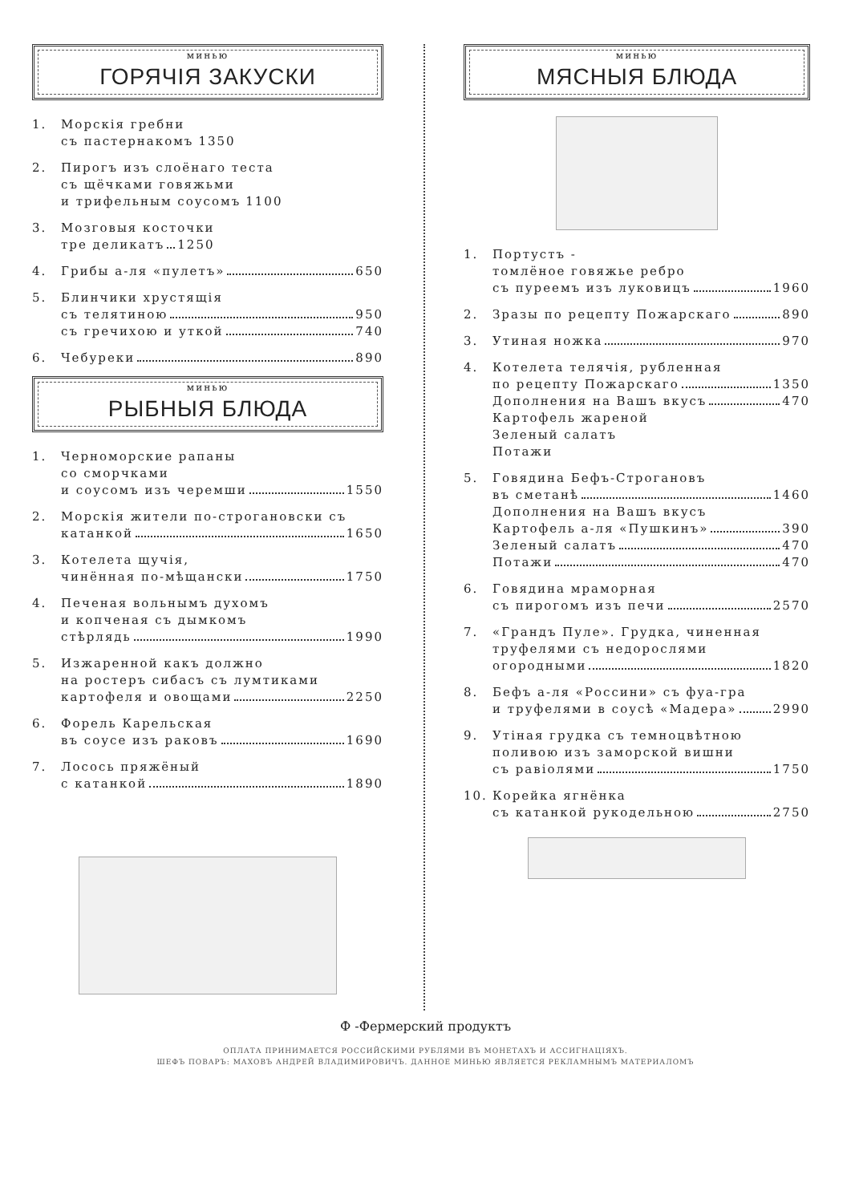минью
ГОРЯЧІЯ ЗАКУСКИ
1. Морскія гребни
съ пастернакомъ 1350
2. Пирогъ изъ слоёнаго теста
съ щёчками говяжьми
и трифельным соусомъ 1100
3. Мозговыя косточки
тре деликатъ 1250
4. Грибы а-ля «пулетъ» 650
5. Блинчики хрустящія
съ телятиною 950
съ гречихою и уткой 740
6. Чебуреки 890
минью
РЫБНЫЯ БЛЮДА
1. Черноморские рапаны
со сморчками
и соусомъ изъ черемши 1550
2. Морскія жители по-строгановски съ
катанкой 1650
3. Котелета щучія,
чинённая по-мѣщански 1750
4. Печеная вольнымъ духомъ
и копченая съ дымкомъ
стѣрлядь 1990
5. Изжаренной какъ должно
на ростеръ сибасъ съ лумтиками
картофеля и овощами 2250
6. Форель Карельская
въ соусе изъ раковъ 1690
7. Лосось пряжёный
с катанкой 1890
минью
МЯСНЫЯ БЛЮДА
1. Портустъ -
томлёное говяжье ребро
съ пуреемъ изъ луковицъ 1960
2. Зразы по рецепту Пожарскаго 890
3. Утиная ножка 970
4. Котелета телячія, рубленная
по рецепту Пожарскаго 1350
Дополнения на Вашъ вкусъ 470
Картофель жареной
Зеленый салатъ
Потажи
5. Говядина Бефъ-Строгановъ
въ сметанѣ 1460
Дополнения на Вашъ вкусъ
Картофель а-ля «Пушкинъ» 390
Зеленый салатъ 470
Потажи 470
6. Говядина мраморная
съ пирогомъ изъ печи 2570
7. «Грандъ Пуле». Грудка, чиненная
труфелями съ недорослями
огородными 1820
8. Бефъ а-ля «Россини» съ фуа-гра
и труфелями в соусѣ «Мадера» 2990
9. Утiная грудка съ темноцвѣтною
поливою изъ заморской вишни
съ равiолями 1750
10. Корейка ягнёнка
съ катанкой рукодельною 2750
Ф -Фермерский продуктъ
ОПЛАТА ПРИНИМАЕТСЯ РОССИЙСКИМИ РУБЛЯМИ ВЪ МОНЕТАХЪ И АССИГНАЦІЯХЪ.
ШЕФЪ ПОВАРЪ: МАХОВЪ АНДРЕЙ ВЛАДИМИРОВИЧЪ. ДАННОЕ МИНЬЮ ЯВЛЯЕТСЯ РЕКЛАМНЫМЪ МАТЕРИАЛОМЪ